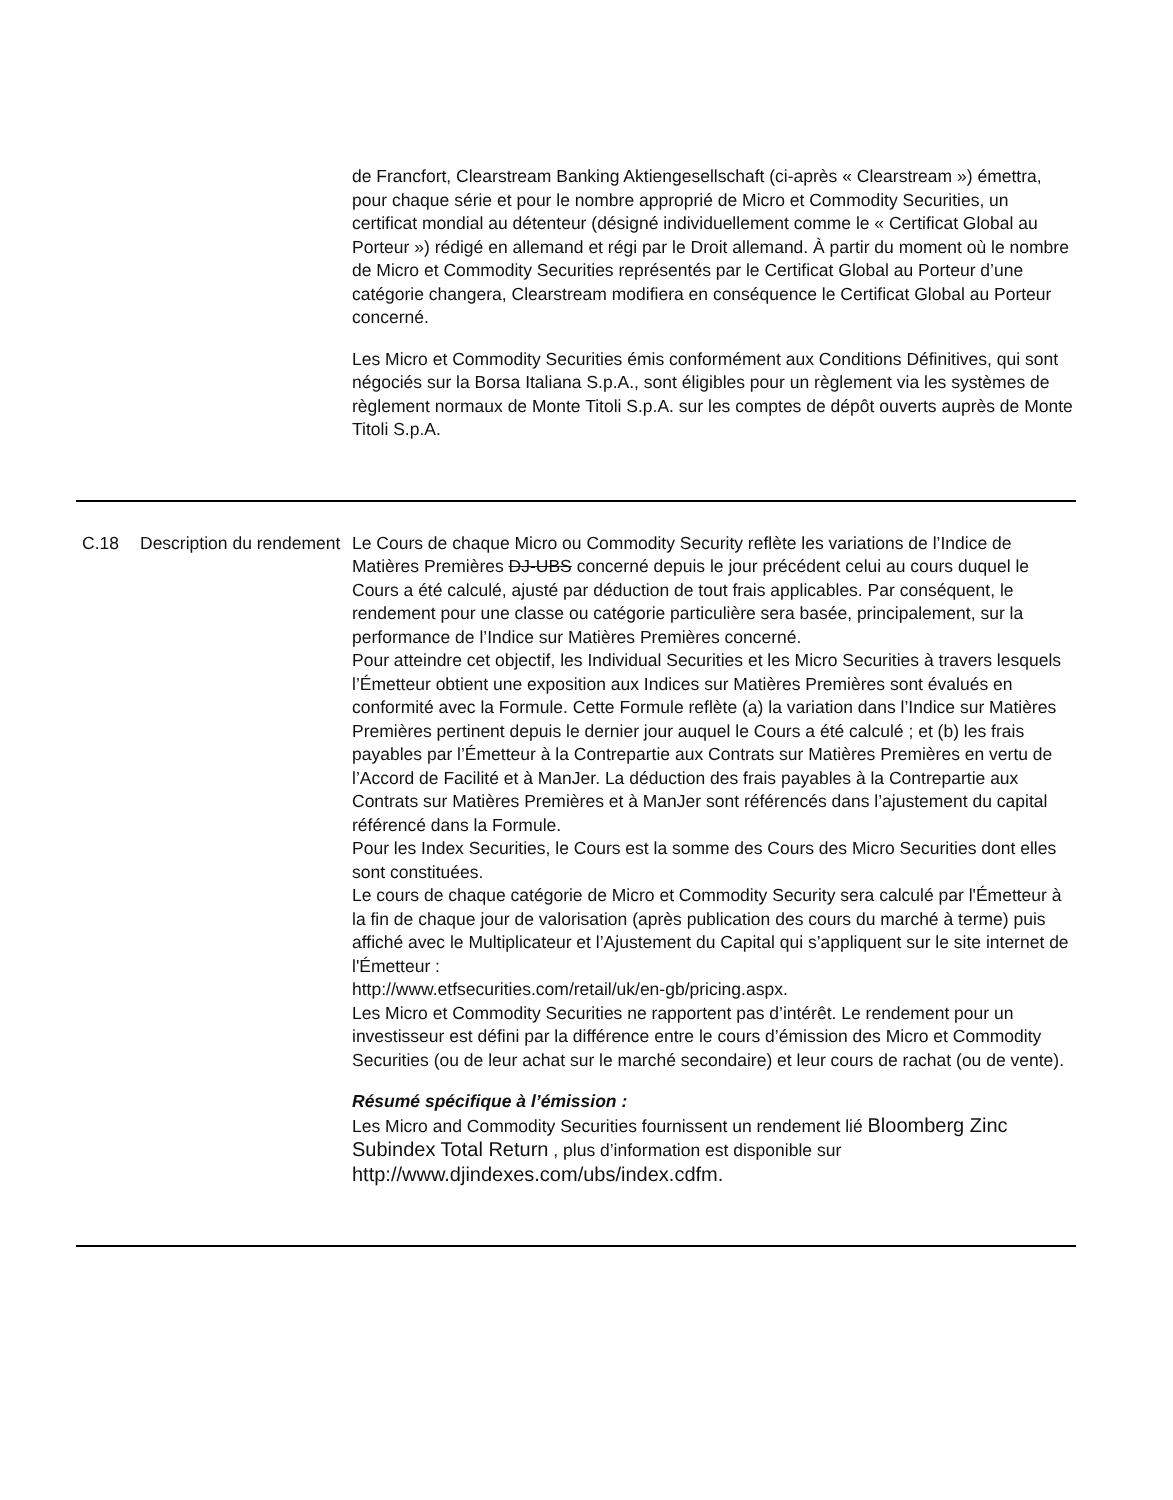| | | de Francfort, Clearstream Banking Aktiengesellschaft (ci-après « Clearstream ») émettra, pour chaque série et pour le nombre approprié de Micro et Commodity Securities, un certificat mondial au détenteur (désigné individuellement comme le « Certificat Global au Porteur ») rédigé en allemand et régi par le Droit allemand. À partir du moment où le nombre de Micro et Commodity Securities représentés par le Certificat Global au Porteur d’une catégorie changera, Clearstream modifiera en conséquence le Certificat Global au Porteur concerné. Les Micro et Commodity Securities émis conformément aux Conditions Définitives, qui sont négociés sur la Borsa Italiana S.p.A., sont éligibles pour un règlement via les systèmes de règlement normaux de Monte Titoli S.p.A. sur les comptes de dépôt ouverts auprès de Monte Titoli S.p.A. |
| C.18 | Description du rendement | Le Cours de chaque Micro ou Commodity Security reflète les variations de l’Indice de Matières Premières DJ-UBS concerné depuis le jour précédent celui au cours duquel le Cours a été calculé, ajusté par déduction de tout frais applicables. Par conséquent, le rendement pour une classe ou catégorie particulière sera basée, principalement, sur la performance de l’Indice sur Matières Premières concerné. Pour atteindre cet objectif, les Individual Securities et les Micro Securities à travers lesquels l’Émetteur obtient une exposition aux Indices sur Matières Premières sont évalués en conformité avec la Formule. Cette Formule reflète (a) la variation dans l’Indice sur Matières Premières pertinent depuis le dernier jour auquel le Cours a été calculé ; et (b) les frais payables par l’Émetteur à la Contrepartie aux Contrats sur Matières Premières en vertu de l’Accord de Facilité et à ManJer. La déduction des frais payables à la Contrepartie aux Contrats sur Matières Premières et à ManJer sont référencés dans l’ajustement du capital référencé dans la Formule. Pour les Index Securities, le Cours est la somme des Cours des Micro Securities dont elles sont constituées. Le cours de chaque catégorie de Micro et Commodity Security sera calculé par l'Émetteur à la fin de chaque jour de valorisation (après publication des cours du marché à terme) puis affiché avec le Multiplicateur et l’Ajustement du Capital qui s’appliquent sur le site internet de l'Émetteur : http://www.etfsecurities.com/retail/uk/en-gb/pricing.aspx. Les Micro et Commodity Securities ne rapportent pas d’intérêt. Le rendement pour un investisseur est défini par la différence entre le cours d’émission des Micro et Commodity Securities (ou de leur achat sur le marché secondaire) et leur cours de rachat (ou de vente). Résumé spécifique à l’émission : Les Micro and Commodity Securities fournissent un rendement lié Bloomberg Zinc Subindex Total Return , plus d’information est disponible sur http://www.djindexes.com/ubs/index.cdfm. |